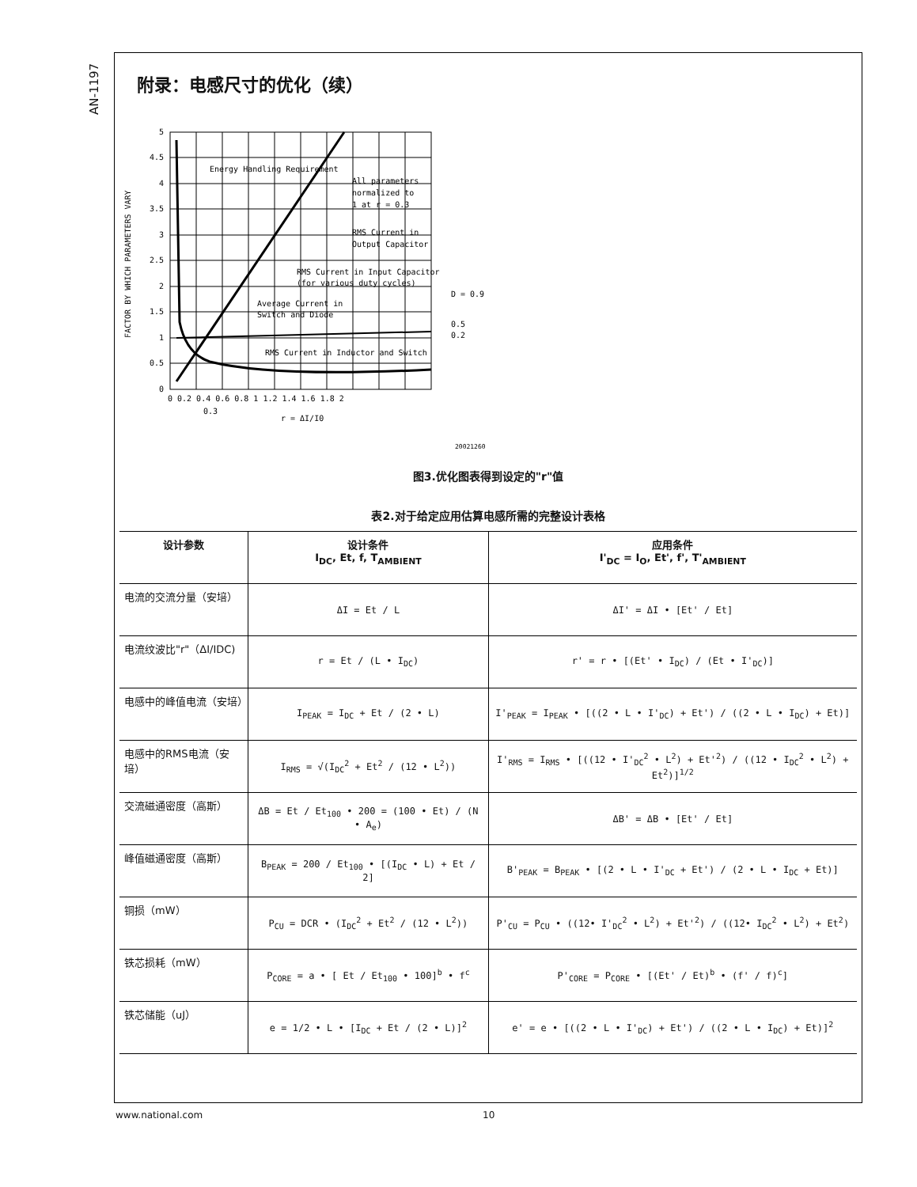AN-1197
附录：电感尺寸的优化（续）
0
0.5
1
1.5
2
2.5
3
3.5
4
4.5
5
0 0.2 0.4 0.6 0.8 1 1.2 1.4 1.6 1.8 2
0.3
r = ΔI/I0
Energy Handling Requirement
All parameters
normalized to
1 at r = 0.3
RMS Current in
Output Capacitor
RMS Current in Input Capacitor
(for various duty cycles)
Average Current in
Switch and Diode
RMS Current in Inductor and Switch
D = 0.9
0.5
0.2
20021260
FACTOR BY WHICH PARAMETERS VARY
图3.优化图表得到设定的"r"值
表2.对于给定应用估算电感所需的完整设计表格
| 设计参数 | 设计条件 I<sub>DC</sub>, Et, f, T<sub>AMBIENT</sub> | 应用条件 I'<sub>DC</sub> = I<sub>O</sub>, Et', f', T'<sub>AMBIENT</sub> |
| --- | --- | --- |
| 电流的交流分量（安培） | ΔI = Et / L | ΔI' = ΔI • [Et' / Et] |
| 电流纹波比"r"（ΔI/IDC) | r = Et / (L • I<sub>DC</sub>) | r' = r • [(Et' • I<sub>DC</sub>) / (Et • I'<sub>DC</sub>)] |
| 电感中的峰值电流（安培） | I<sub>PEAK</sub> = I<sub>DC</sub> + Et / (2 • L) | I'<sub>PEAK</sub> = I<sub>PEAK</sub> • [((2 • L • I'<sub>DC</sub>) + Et') / ((2 • L • I<sub>DC</sub>) + Et)] |
| 电感中的RMS电流（安培） | I<sub>RMS</sub> = √(I<sub>DC</sub><sup>2</sup> + Et<sup>2</sup> / (12 • L<sup>2</sup>)) | I'<sub>RMS</sub> = I<sub>RMS</sub> • [((12 • I'<sub>DC</sub><sup>2</sup> • L<sup>2</sup>) + Et'<sup>2</sup>) / ((12 • I<sub>DC</sub><sup>2</sup> • L<sup>2</sup>) + Et<sup>2</sup>)]<sup>1/2</sup> |
| 交流磁通密度（高斯） | ΔB = Et / Et<sub>100</sub> • 200 = (100 • Et) / (N • A<sub>e</sub>) | ΔB' = ΔB • [Et' / Et] |
| 峰值磁通密度（高斯） | B<sub>PEAK</sub> = 200 / Et<sub>100</sub> • [(I<sub>DC</sub> • L) + Et / 2] | B'<sub>PEAK</sub> = B<sub>PEAK</sub> • [(2 • L • I'<sub>DC</sub> + Et') / (2 • L • I<sub>DC</sub> + Et)] |
| 铜损（mW） | P<sub>CU</sub> = DCR • (I<sub>DC</sub><sup>2</sup> + Et<sup>2</sup> / (12 • L<sup>2</sup>)) | P'<sub>CU</sub> = P<sub>CU</sub> • ((12• I'<sub>DC</sub><sup>2</sup> • L<sup>2</sup>) + Et'<sup>2</sup>) / ((12• I<sub>DC</sub><sup>2</sup> • L<sup>2</sup>) + Et<sup>2</sup>) |
| 铁芯损耗（mW） | P<sub>CORE</sub> = a • [ Et / Et<sub>100</sub> • 100]<sup>b</sup> • f<sup>c</sup> | P'<sub>CORE</sub> = P<sub>CORE</sub> • [(Et' / Et)<sup>b</sup> • (f' / f)<sup>c</sup>] |
| 铁芯储能（uJ） | e = 1/2 • L • [I<sub>DC</sub> + Et / (2 • L)]<sup>2</sup> | e' = e • [((2 • L • I'<sub>DC</sub>) + Et') / ((2 • L • I<sub>DC</sub>) + Et)]<sup>2</sup> |
www.national.com 10